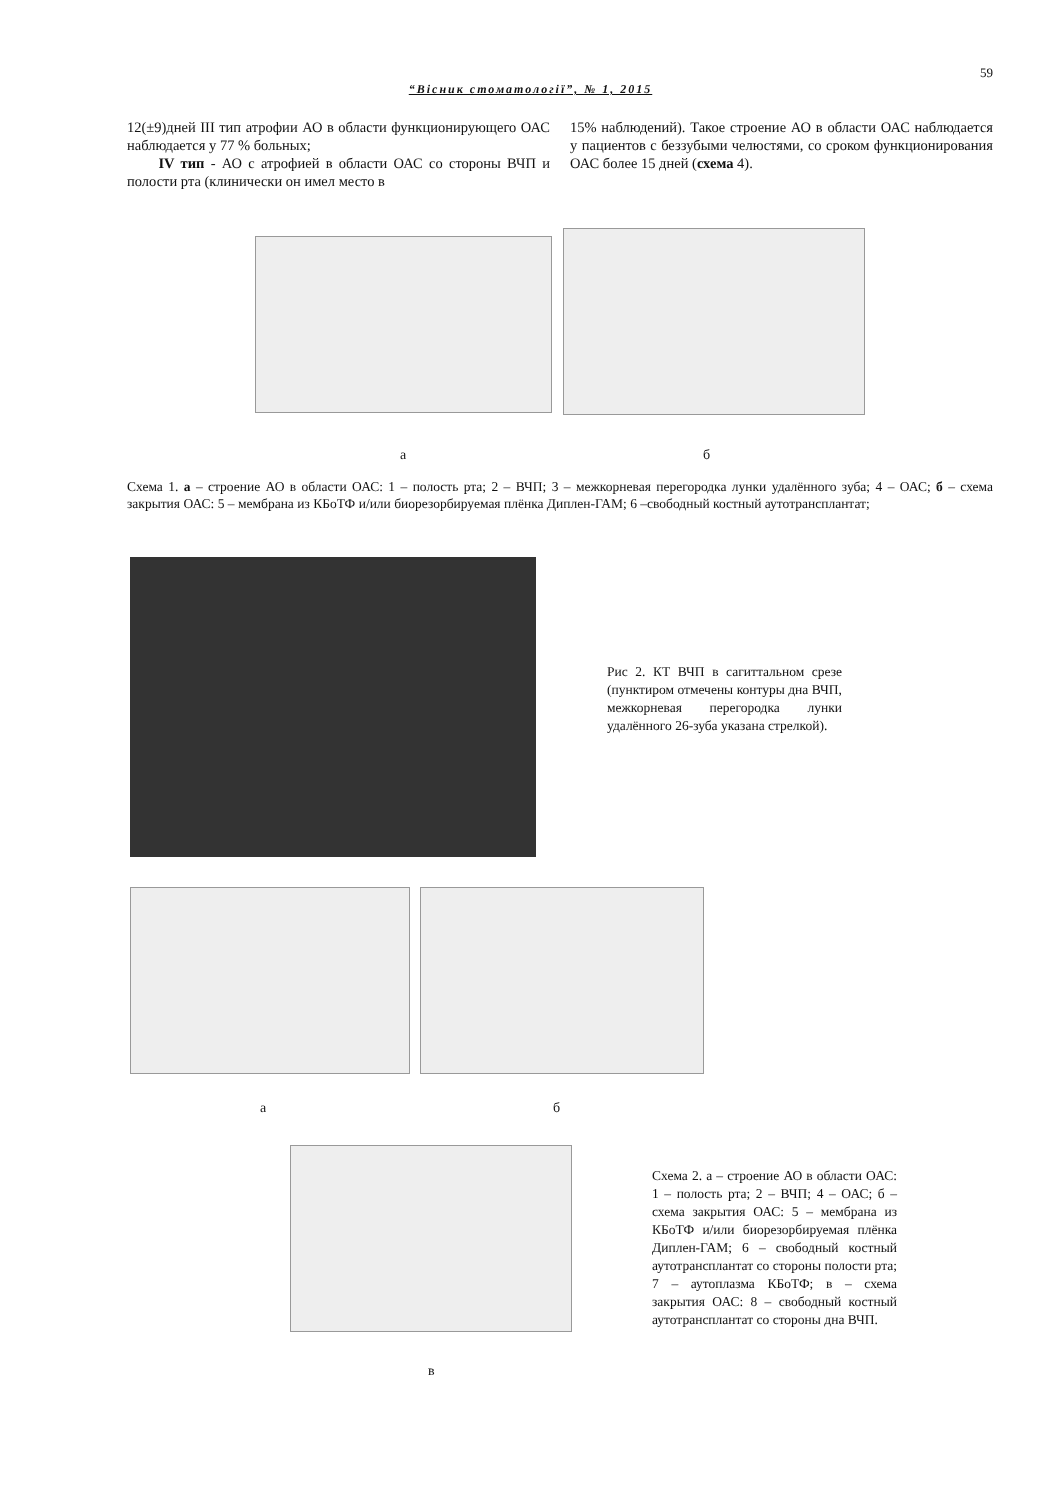59
“Вісник стоматології”, № 1, 2015
12(±9)дней III тип атрофии АО в области функционирующего ОАС наблюдается у 77 % больных;
IV тип - АО с атрофией в области ОАС со стороны ВЧП и полости рта (клинически он имел место в
15% наблюдений). Такое строение АО в области ОАС наблюдается у пациентов с беззубыми челюстями, со сроком функционирования ОАС более 15 дней (схема 4).
а б
Схема 1. а – строение АО в области ОАС: 1 – полость рта; 2 – ВЧП; 3 – межкорневая перегородка лунки удалённого зуба; 4 – ОАС; б – схема закрытия ОАС: 5 – мембрана из КБоТФ и/или биорезорбируемая плёнка Диплен-ГАМ; 6 –свободный костный аутотрансплантат;
Рис 2. КТ ВЧП в сагиттальном срезе (пунктиром отмечены контуры дна ВЧП, межкорневая перегородка лунки удалённого 26-зуба указана стрелкой).
а б
Схема 2. а – строение АО в области ОАС: 1 – полость рта; 2 – ВЧП; 4 – ОАС; б – схема закрытия ОАС: 5 – мембрана из КБоТФ и/или биорезорбируемая плёнка Диплен-ГАМ; 6 – свободный костный аутотрансплантат со стороны полости рта; 7 – аутоплазма КБоТФ; в – схема закрытия ОАС: 8 – свободный костный аутотрансплантат со стороны дна ВЧП.
в